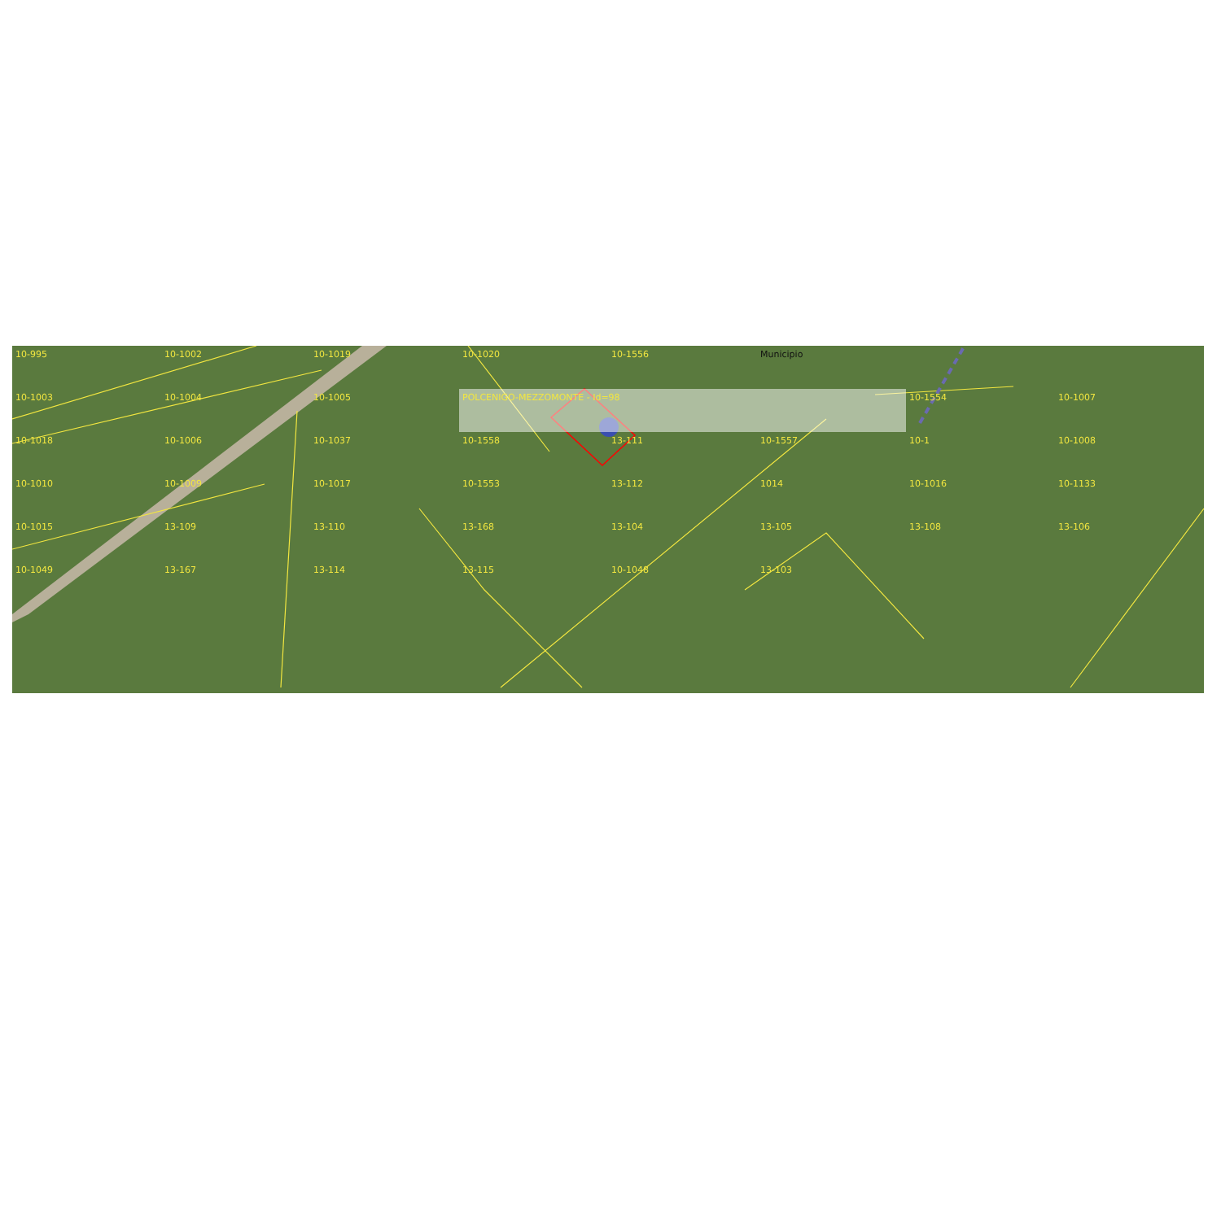10-995 10-1002 10-1019 10-1020 10-1556 Municipio 10-1003 10-1004 10-1005 POLCENIGO-MEZZOMONTE - Id=98 10-1554 10-1007 10-1018 10-1006 10-1037 10-1558 13-111 10-1557 10-1 10-1008 10-1010 10-1009 10-1017 10-1553 13-112 1014 10-1016 10-1133 10-1015 13-109 13-110 13-168 13-104 13-105 13-108 13-106 10-1049 13-167 13-114 13-115 10-1048 13-103